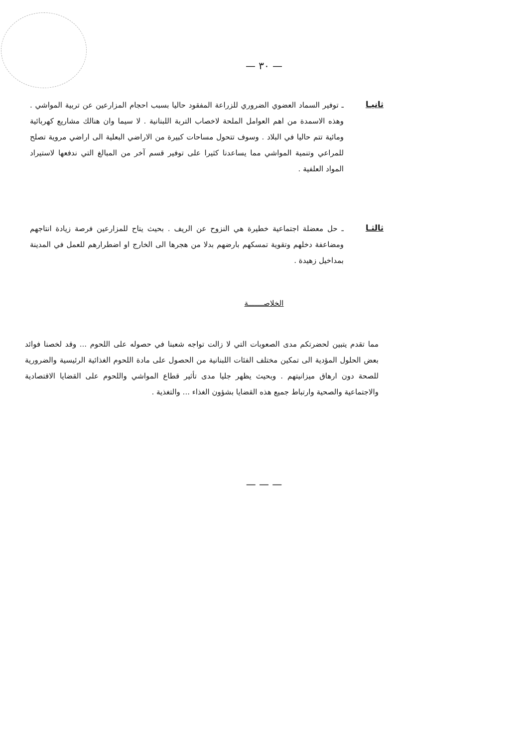— ٣٠ —
ثانيـا
ـ توفير السماد العضوي الضروري للزراعة المفقود حاليا بسبب احجام المزارعين عن تربية المواشي . وهذه الاسمدة من اهم العوامل الملحة لاخصاب التربة اللبنانية . لا سيما وان هنالك مشاريع كهربائية ومائية تتم حاليا في البلاد . وسوف تتحول مساحات كبيرة من الاراضي البعلية الى اراضي مروية تصلح للمراعي وتنمية المواشي مما يساعدنا كثيرا على توفير قسم آخر من المبالغ التي ندفعها لاستيراد المواد العلفية .
ثالثـا
ـ حل معضلة اجتماعية خطيرة هي النزوح عن الريف . بحيث يتاح للمزارعين فرصة زيادة انتاجهم ومضاعفة دخلهم وتقوية تمسكهم بارضهم بدلا من هجرها الى الخارج او اضطرارهم للعمل في المدينة بمداخيل زهيدة .
الخلاصـــــــة
مما تقدم يتبين لحضرتكم مدى الصعوبات التي لا زالت تواجه شعبنا في حصوله على اللحوم ... وقد لخصنا فوائد بعض الحلول المؤدية الى تمكين مختلف الفئات اللبنانية من الحصول على مادة اللحوم الغذائية الرئيسية والضرورية للصحة دون ارهاق ميزانيتهم . وبحيث يظهر جليا مدى تأثير قطاع المواشي واللحوم على القضايا الاقتصادية والاجتماعية والصحية وارتباط جميع هذه القضايا بشؤون الغذاء ... والتغذية .
— — —